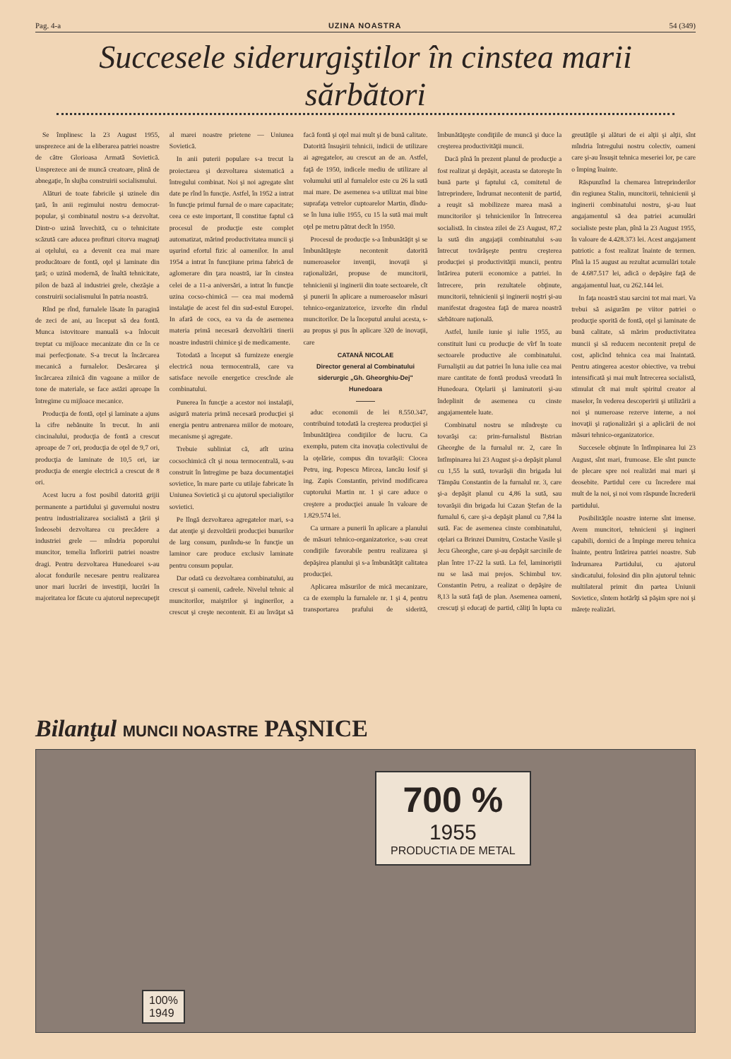Pag. 4-a UZINA NOASTRA 54 (349)
Succesele siderurgiştilor în cinstea marii sărbători
Se împlinesc la 23 August 1955, unsprezece ani de la eliberarea patriei noastre de către Glorioasa Armată Sovietică. Unsprezece ani de muncă creatoare, plină de abnegaţie, în slujba construirii socialismului.
Alături de toate fabricile şi uzinele din ţară, în anii regimului nostru democrat-popular, şi combinatul nostru s-a dezvoltat. Dintr-o uzină învechită, cu o tehnicitate scăzută care aducea profituri citorva magnaţi ai oţelului, ea a devenit cea mai mare producătoare de fontă, oţel şi laminate din ţară; o uzină modernă, de înaltă tehnicitate, pilon de bază al industriei grele, chezăşie a construirii socialismului în patria noastră.
Rînd pe rînd, furnalele lăsate în paragină de zeci de ani, au început să dea fontă. Munca istovitoare manuală s-a înlocuit treptat cu mijloace mecanizate din ce în ce mai perfecţionate. S-a trecut la încărcarea mecanică a furnalelor. Desărcarea şi încărcarea zilnică din vagoane a miilor de tone de materiale, se face astăzi aproape în întregime cu mijloace mecanice.
Producţia de fontă, oţel şi laminate a ajuns la cifre nebănuite în trecut. In anii cincinalului, producţia de fontă a crescut aproape de 7 ori, producţia de oţel de 9,7 ori, producţia de laminate de 10,5 ori, iar producţia de energie electrică a crescut de 8 ori.
Acest lucru a fost posibil datorită grijii permanente a partidului şi guvernului nostru pentru industrializarea socialistă a ţării şi îndeosebi dezvoltarea cu precădere a industriei grele — mîndria poporului muncitor, temelia înfloririi patriei noastre dragi. Pentru dezvoltarea Hunedoarei s-au alocat fondurile necesare pentru realizarea unor mari lucrări de investiţii, lucrări în majoritatea lor făcute cu ajutorul neprecupeţit al marei noastre prietene — Uniunea Sovietică.
In anii puterii populare s-a trecut la proiectarea şi dezvoltarea sistematică a întregului combinat. Noi şi noi agregate sînt date pe rînd în funcţie. Astfel, în 1952 a intrat în funcţie primul furnal de o mare capacitate; ceea ce este important, îl constitue faptul că procesul de producţie este complet automatizat, mărind productivitatea muncii şi uşurind efortul fizic al oamenilor. In anul 1954 a intrat în funcţiiune prima fabrică de aglomerare din ţara noastră, iar în cinstea celei de a 11-a aniversări, a intrat în funcţie uzina cocso-chimică — cea mai modernă instalaţie de acest fel din sud-estul Europei. In afară de cocs, ea va da de asemenea materia primă necesară dezvoltării tinerii noastre industrii chimice şi de medicamente.
Totodată a început să furnizeze energie electrică noua termocentrală, care va satisface nevoile energetice crescînde ale combinatului.
Punerea în funcţie a acestor noi instalaţii, asigură materia primă necesară producţiei şi energia pentru antrenarea miilor de motoare, mecanisme şi agregate.
Trebuie subliniat că, atît uzina cocsochimică cît şi noua termocentrală, s-au construit în întregime pe baza documentaţiei sovietice, în mare parte cu utilaje fabricate în Uniunea Sovietică şi cu ajutorul specialiştilor sovietici.
Pe lîngă dezvoltarea agregatelor mari, s-a dat atenţie şi dezvoltării producţiei bunurilor de larg consum, punîndu-se în funcţie un laminor care produce exclusiv laminate pentru consum popular.
Dar odată cu dezvoltarea combinatului, au crescut şi oamenii, cadrele. Nivelul tehnic al muncitorilor, maiştrilor şi inginerilor, a crescut şi creşte necontenit. Ei au învăţat să facă fontă şi oţel mai mult şi de bună calitate. Datorită însuşirii tehnicii, indicii de utilizare ai agregatelor, au crescut an de an. Astfel, faţă de 1950, indicele mediu de utilizare al volumului util al furnalelor este cu 26 la sută mai mare. De asemenea s-a utilizat mai bine suprafaţa vetrelor cuptoarelor Martin, dîndu-se în luna iulie 1955, cu 15 la sută mai mult oţel pe metru pătrat decît în 1950.
Procesul de producţie s-a îmbunătăţit şi se îmbunătăţeşte necontenit datorită numeroaselor invenţii, inovaţii şi raţionalizări, propuse de muncitorii, tehnicienii şi inginerii din toate sectoarele, cît şi punerii în aplicare a numeroaselor măsuri tehnico-organizatorice, izvorîte din rîndul muncitorilor. De la începutul anului acesta, s-au propus şi pus în aplicare 320 de inovaţii, care
CATANĂ NICOLAE
Director general al Combinatului siderurgic „Gh. Gheorghiu-Dej" Hunedoara
———
aduc economii de lei 8.550.347, contribuind totodată la creşterea producţiei şi îmbunătăţirea condiţiilor de lucru. Ca exemplu, putem cita inovaţia colectivului de la oţelărie, compus din tovarăşii: Ciocea Petru, ing. Popescu Mircea, Iancău Iosif şi ing. Zapis Constantin, privind modificarea cuptorului Martin nr. 1 şi care aduce o creştere a producţiei anuale în valoare de 1.829.574 lei.
Ca urmare a punerii în aplicare a planului de măsuri tehnico-organizatorice, s-au creat condiţiile favorabile pentru realizarea şi depăşirea planului şi s-a îmbunătăţit calitatea producţiei.
Aplicarea măsurilor de mică mecanizare, ca de exemplu la furnalele nr. 1 şi 4, pentru transportarea prafului de siderită, îmbunătăţeşte condiţiile de muncă şi duce la creşterea productivităţii muncii.
Dacă pînă în prezent planul de producţie a fost realizat şi depăşit, aceasta se datoreşte în bună parte şi faptului că, comitetul de întreprindere, îndrumat necontenit de partid, a reuşit să mobilizeze marea masă a muncitorilor şi tehnicienilor în întrecerea socialistă. In cinstea zilei de 23 August, 87,2 la sută din angajaţii combinatului s-au întrecut tovărăşeşte pentru creşterea producţiei şi productivităţii muncii, pentru întărirea puterii economice a patriei. In întrecere, prin rezultatele obţinute, muncitorii, tehnicienii şi inginerii noştri şi-au manifestat dragostea faţă de marea noastră sărbătoare naţională.
Astfel, lunile iunie şi iulie 1955, au constituit luni cu producţie de vîrf în toate sectoarele productive ale combinatului. Furnaliştii au dat patriei în luna iulie cea mai mare cantitate de fontă produsă vreodată în Hunedoara. Oţelarii şi laminatorii şi-au îndeplinit de asemenea cu cinste angajamentele luate.
Combinatul nostru se mîndreşte cu tovarăşi ca: prim-furnalistul Bistrian Gheorghe de la furnalul nr. 2, care în întîmpinarea lui 23 August şi-a depăşit planul cu 1,55 la sută, tovarăşii din brigada lui Tămpău Constantin de la furnalul nr. 3, care şi-a depăşit planul cu 4,86 la sută, sau tovarăşii din brigada lui Cazan Ştefan de la furnalul 6, care şi-a depăşit planul cu 7,84 la sută. Fac de asemenea cinste combinatului, oţelari ca Brinzei Dumitru, Costache Vasile şi Jecu Gheorghe, care şi-au depăşit sarcinile de plan între 17-22 la sută. La fel, laminoriştii nu se lasă mai prejos. Schimbul tov. Constantin Petru, a realizat o depăşire de 8,13 la sută faţă de plan. Asemenea oameni, crescuţi şi educaţi de partid, căliţi în lupta cu greutăţile şi alături de ei alţii şi alţii, sînt mîndria întregului nostru colectiv, oameni care şi-au însuşit tehnica meseriei lor, pe care o împing înainte.
Răspunzînd la chemarea întreprinderilor din regiunea Stalin, muncitorii, tehnicienii şi inginerii combinatului nostru, şi-au luat angajamentul să dea patriei acumulări socialiste peste plan, pînă la 23 August 1955, în valoare de 4.428.373 lei. Acest angajament patriotic a fost realizat înainte de termen. Pînă la 15 august au rezultat acumulări totale de 4.687.517 lei, adică o depăşire faţă de angajamentul luat, cu 262.144 lei.
In faţa noastră stau sarcini tot mai mari. Va trebui să asigurăm pe viitor patriei o producţie sporită de fontă, oţel şi laminate de bună calitate, să mărim productivitatea muncii şi să reducem necontenit preţul de cost, aplicînd tehnica cea mai înaintată. Pentru atingerea acestor obiective, va trebui intensificată şi mai mult întrecerea socialistă, stimulat cît mai mult spiritul creator al maselor, în vederea descoperirii şi utilizării a noi şi numeroase rezerve interne, a noi inovaţii şi raţionalizări şi a aplicării de noi măsuri tehnico-organizatorice.
Succesele obţinute în întîmpinarea lui 23 August, sînt mari, frumoase. Ele sînt puncte de plecare spre noi realizări mai mari şi deosebite. Partidul cere cu încredere mai mult de la noi, şi noi vom răspunde încrederii partidului.
Posibilităţile noastre interne sînt imense. Avem muncitori, tehnicieni şi ingineri capabili, dornici de a împinge mereu tehnica înainte, pentru întărirea patriei noastre. Sub îndrumarea Partidului, cu ajutorul sindicatului, folosind din plin ajutorul tehnic multilateral primit din partea Uniunii Sovietice, sîntem hotărîţi să păşim spre noi şi mărețe realizări.
Bilanţul MUNCII NOASTRE PAŞNICE
700 %
1955
PRODUCTIA DE METAL
100%
1949